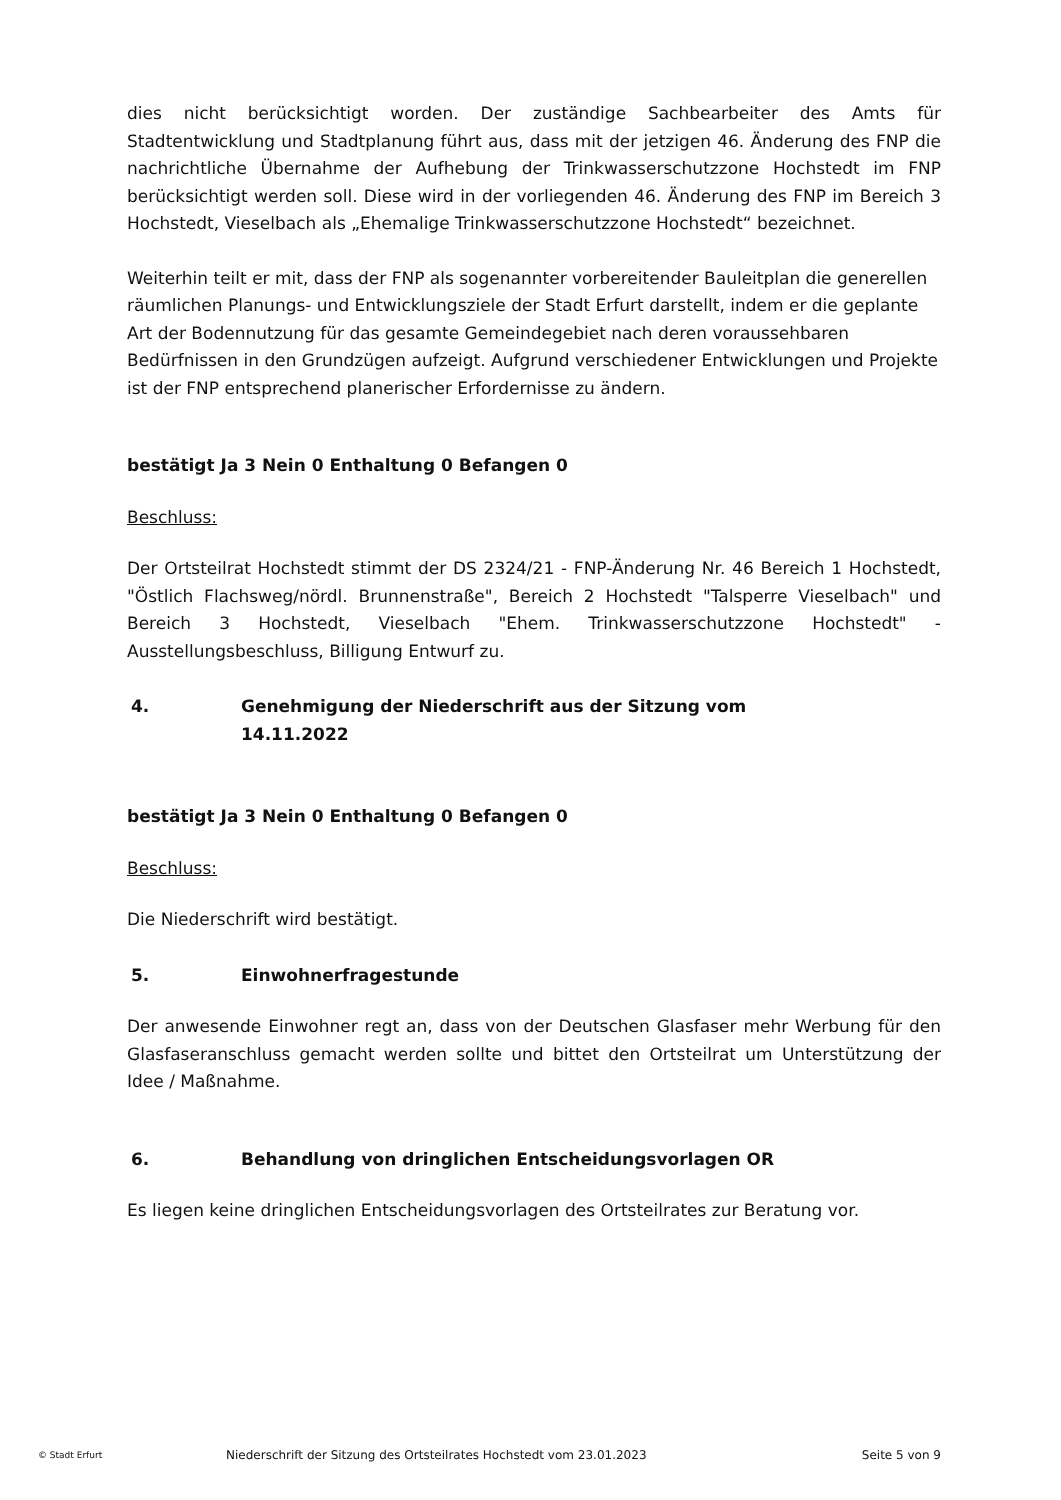dies nicht berücksichtigt worden. Der zuständige Sachbearbeiter des Amts für Stadtentwicklung und Stadtplanung führt aus, dass mit der jetzigen 46. Änderung des FNP die nachrichtliche Übernahme der Aufhebung der Trinkwasserschutzzone Hochstedt im FNP berücksichtigt werden soll. Diese wird in der vorliegenden 46. Änderung des FNP im Bereich 3 Hochstedt, Vieselbach als „Ehemalige Trinkwasserschutzzone Hochstedt“ bezeichnet.
Weiterhin teilt er mit, dass der FNP als sogenannter vorbereitender Bauleitplan die generellen räumlichen Planungs- und Entwicklungsziele der Stadt Erfurt darstellt, indem er die geplante Art der Bodennutzung für das gesamte Gemeindegebiet nach deren voraussehbaren Bedürfnissen in den Grundzügen aufzeigt. Aufgrund verschiedener Entwicklungen und Projekte ist der FNP entsprechend planerischer Erfordernisse zu ändern.
bestätigt Ja 3 Nein 0 Enthaltung 0 Befangen 0
Beschluss:
Der Ortsteilrat Hochstedt stimmt der DS 2324/21 - FNP-Änderung Nr. 46 Bereich 1 Hochstedt, "Östlich Flachsweg/nördl. Brunnenstraße", Bereich 2 Hochstedt "Talsperre Vieselbach" und Bereich 3 Hochstedt, Vieselbach "Ehem. Trinkwasserschutzzone Hochstedt" - Ausstellungsbeschluss, Billigung Entwurf zu.
4. Genehmigung der Niederschrift aus der Sitzung vom
14.11.2022
bestätigt Ja 3 Nein 0 Enthaltung 0 Befangen 0
Beschluss:
Die Niederschrift wird bestätigt.
5. Einwohnerfragestunde
Der anwesende Einwohner regt an, dass von der Deutschen Glasfaser mehr Werbung für den Glasfaseranschluss gemacht werden sollte und bittet den Ortsteilrat um Unterstützung der Idee / Maßnahme.
6. Behandlung von dringlichen Entscheidungsvorlagen OR
Es liegen keine dringlichen Entscheidungsvorlagen des Ortsteilrates zur Beratung vor.
© Stadt Erfurt Niederschrift der Sitzung des Ortsteilrates Hochstedt vom 23.01.2023 Seite 5 von 9